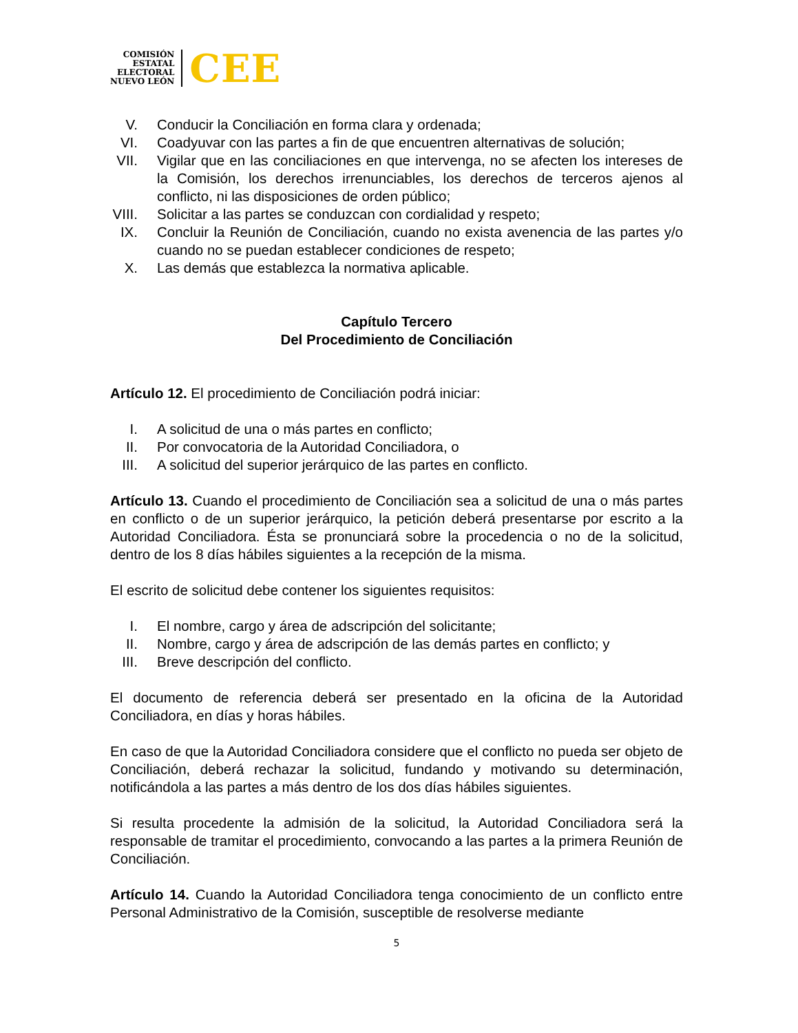COMISIÓN
ESTATAL
ELECTORAL
NUEVO LEÓN
CEE
V. Conducir la Conciliación en forma clara y ordenada;
VI. Coadyuvar con las partes a fin de que encuentren alternativas de solución;
VII. Vigilar que en las conciliaciones en que intervenga, no se afecten los intereses de la Comisión, los derechos irrenunciables, los derechos de terceros ajenos al conflicto, ni las disposiciones de orden público;
VIII. Solicitar a las partes se conduzcan con cordialidad y respeto;
IX. Concluir la Reunión de Conciliación, cuando no exista avenencia de las partes y/o cuando no se puedan establecer condiciones de respeto;
X. Las demás que establezca la normativa aplicable.
Capítulo Tercero
Del Procedimiento de Conciliación
Artículo 12. El procedimiento de Conciliación podrá iniciar:
I. A solicitud de una o más partes en conflicto;
II. Por convocatoria de la Autoridad Conciliadora, o
III. A solicitud del superior jerárquico de las partes en conflicto.
Artículo 13. Cuando el procedimiento de Conciliación sea a solicitud de una o más partes en conflicto o de un superior jerárquico, la petición deberá presentarse por escrito a la Autoridad Conciliadora. Ésta se pronunciará sobre la procedencia o no de la solicitud, dentro de los 8 días hábiles siguientes a la recepción de la misma.
El escrito de solicitud debe contener los siguientes requisitos:
I. El nombre, cargo y área de adscripción del solicitante;
II. Nombre, cargo y área de adscripción de las demás partes en conflicto; y
III. Breve descripción del conflicto.
El documento de referencia deberá ser presentado en la oficina de la Autoridad Conciliadora, en días y horas hábiles.
En caso de que la Autoridad Conciliadora considere que el conflicto no pueda ser objeto de Conciliación, deberá rechazar la solicitud, fundando y motivando su determinación, notificándola a las partes a más dentro de los dos días hábiles siguientes.
Si resulta procedente la admisión de la solicitud, la Autoridad Conciliadora será la responsable de tramitar el procedimiento, convocando a las partes a la primera Reunión de Conciliación.
Artículo 14. Cuando la Autoridad Conciliadora tenga conocimiento de un conflicto entre Personal Administrativo de la Comisión, susceptible de resolverse mediante
5